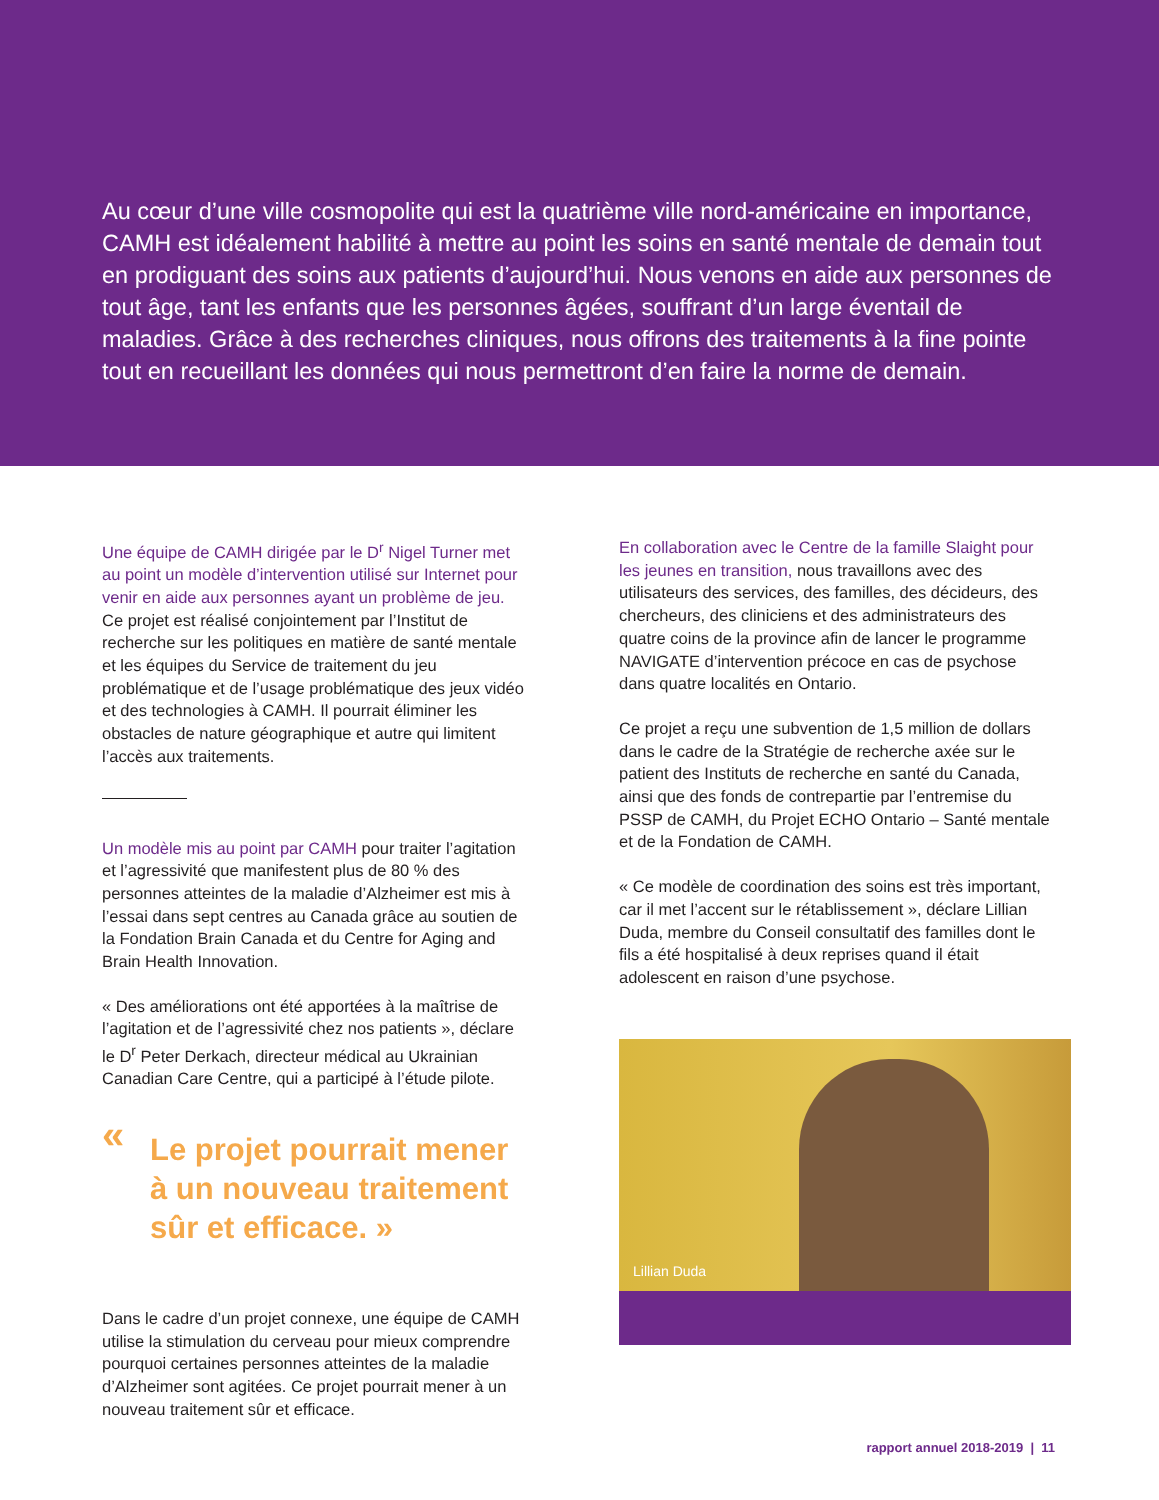Au cœur d’une ville cosmopolite qui est la quatrième ville nord-américaine en importance, CAMH est idéalement habilité à mettre au point les soins en santé mentale de demain tout en prodiguant des soins aux patients d’aujourd’hui. Nous venons en aide aux personnes de tout âge, tant les enfants que les personnes âgées, souffrant d’un large éventail de maladies. Grâce à des recherches cliniques, nous offrons des traitements à la fine pointe tout en recueillant les données qui nous permettront d’en faire la norme de demain.
Une équipe de CAMH dirigée par le D<sup>r</sup> Nigel Turner met au point un modèle d’intervention utilisé sur Internet pour venir en aide aux personnes ayant un problème de jeu. Ce projet est réalisé conjointement par l’Institut de recherche sur les politiques en matière de santé mentale et les équipes du Service de traitement du jeu problématique et de l’usage problématique des jeux vidéo et des technologies à CAMH. Il pourrait éliminer les obstacles de nature géographique et autre qui limitent l’accès aux traitements.
Un modèle mis au point par CAMH pour traiter l’agitation et l’agressivité que manifestent plus de 80 % des personnes atteintes de la maladie d’Alzheimer est mis à l’essai dans sept centres au Canada grâce au soutien de la Fondation Brain Canada et du Centre for Aging and Brain Health Innovation.
« Des améliorations ont été apportées à la maîtrise de l’agitation et de l’agressivité chez nos patients », déclare le D<sup>r</sup> Peter Derkach, directeur médical au Ukrainian Canadian Care Centre, qui a participé à l’étude pilote.
« Le projet pourrait mener à un nouveau traitement sûr et efficace. »
Dans le cadre d’un projet connexe, une équipe de CAMH utilise la stimulation du cerveau pour mieux comprendre pourquoi certaines personnes atteintes de la maladie d’Alzheimer sont agitées. Ce projet pourrait mener à un nouveau traitement sûr et efficace.
En collaboration avec le Centre de la famille Slaight pour les jeunes en transition, nous travaillons avec des utilisateurs des services, des familles, des décideurs, des chercheurs, des cliniciens et des administrateurs des quatre coins de la province afin de lancer le programme NAVIGATE d’intervention précoce en cas de psychose dans quatre localités en Ontario.
Ce projet a reçu une subvention de 1,5 million de dollars dans le cadre de la Stratégie de recherche axée sur le patient des Instituts de recherche en santé du Canada, ainsi que des fonds de contrepartie par l’entremise du PSSP de CAMH, du Projet ECHO Ontario – Santé mentale et de la Fondation de CAMH.
« Ce modèle de coordination des soins est très important, car il met l’accent sur le rétablissement », déclare Lillian Duda, membre du Conseil consultatif des familles dont le fils a été hospitalisé à deux reprises quand il était adolescent en raison d’une psychose.
Lillian Duda
rapport annuel 2018-2019 | 11